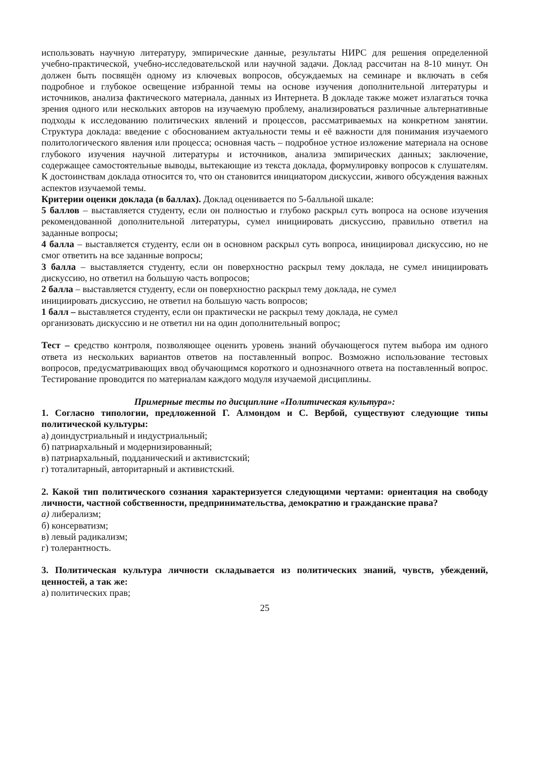использовать научную литературу, эмпирические данные, результаты НИРС для решения определенной учебно-практической, учебно-исследовательской или научной задачи. Доклад рассчитан на 8-10 минут. Он должен быть посвящён одному из ключевых вопросов, обсуждаемых на семинаре и включать в себя подробное и глубокое освещение избранной темы на основе изучения дополнительной литературы и источников, анализа фактического материала, данных из Интернета. В докладе также может излагаться точка зрения одного или нескольких авторов на изучаемую проблему, анализироваться различные альтернативные подходы к исследованию политических явлений и процессов, рассматриваемых на конкретном занятии. Структура доклада: введение с обоснованием актуальности темы и её важности для понимания изучаемого политологического явления или процесса; основная часть – подробное устное изложение материала на основе глубокого изучения научной литературы и источников, анализа эмпирических данных; заключение, содержащее самостоятельные выводы, вытекающие из текста доклада, формулировку вопросов к слушателям. К достоинствам доклада относится то, что он становится инициатором дискуссии, живого обсуждения важных аспектов изучаемой темы.
Критерии оценки доклада (в баллах). Доклад оценивается по 5-балльной шкале:
5 баллов – выставляется студенту, если он полностью и глубоко раскрыл суть вопроса на основе изучения рекомендованной дополнительной литературы, сумел инициировать дискуссию, правильно ответил на заданные вопросы;
4 балла – выставляется студенту, если он в основном раскрыл суть вопроса, инициировал дискуссию, но не смог ответить на все заданные вопросы;
3 балла – выставляется студенту, если он поверхностно раскрыл тему доклада, не сумел инициировать дискуссию, но ответил на большую часть вопросов;
2 балла – выставляется студенту, если он поверхностно раскрыл тему доклада, не сумел
инициировать дискуссию, не ответил на большую часть вопросов;
1 балл – выставляется студенту, если он практически не раскрыл тему доклада, не сумел
организовать дискуссию и не ответил ни на один дополнительный вопрос;
Тест – средство контроля, позволяющее оценить уровень знаний обучающегося путем выбора им одного ответа из нескольких вариантов ответов на поставленный вопрос. Возможно использование тестовых вопросов, предусматривающих ввод обучающимся короткого и однозначного ответа на поставленный вопрос. Тестирование проводится по материалам каждого модуля изучаемой дисциплины.
Примерные тесты по дисциплине «Политическая культура»:
1. Согласно типологии, предложенной Г. Алмондом и С. Вербой, существуют следующие типы политической культуры:
а) доиндустриальный и индустриальный;
б) патриархальный и модернизированный;
в) патриархальный, подданический и активистский;
г) тоталитарный, авторитарный и активистский.
2. Какой тип политического сознания характеризуется следующими чертами: ориентация на свободу личности, частной собственности, предпринимательства, демократию и гражданские права?
а) либерализм;
б) консерватизм;
в) левый радикализм;
г) толерантность.
3. Политическая культура личности складывается из политических знаний, чувств, убеждений, ценностей, а так же:
а) политических прав;
25